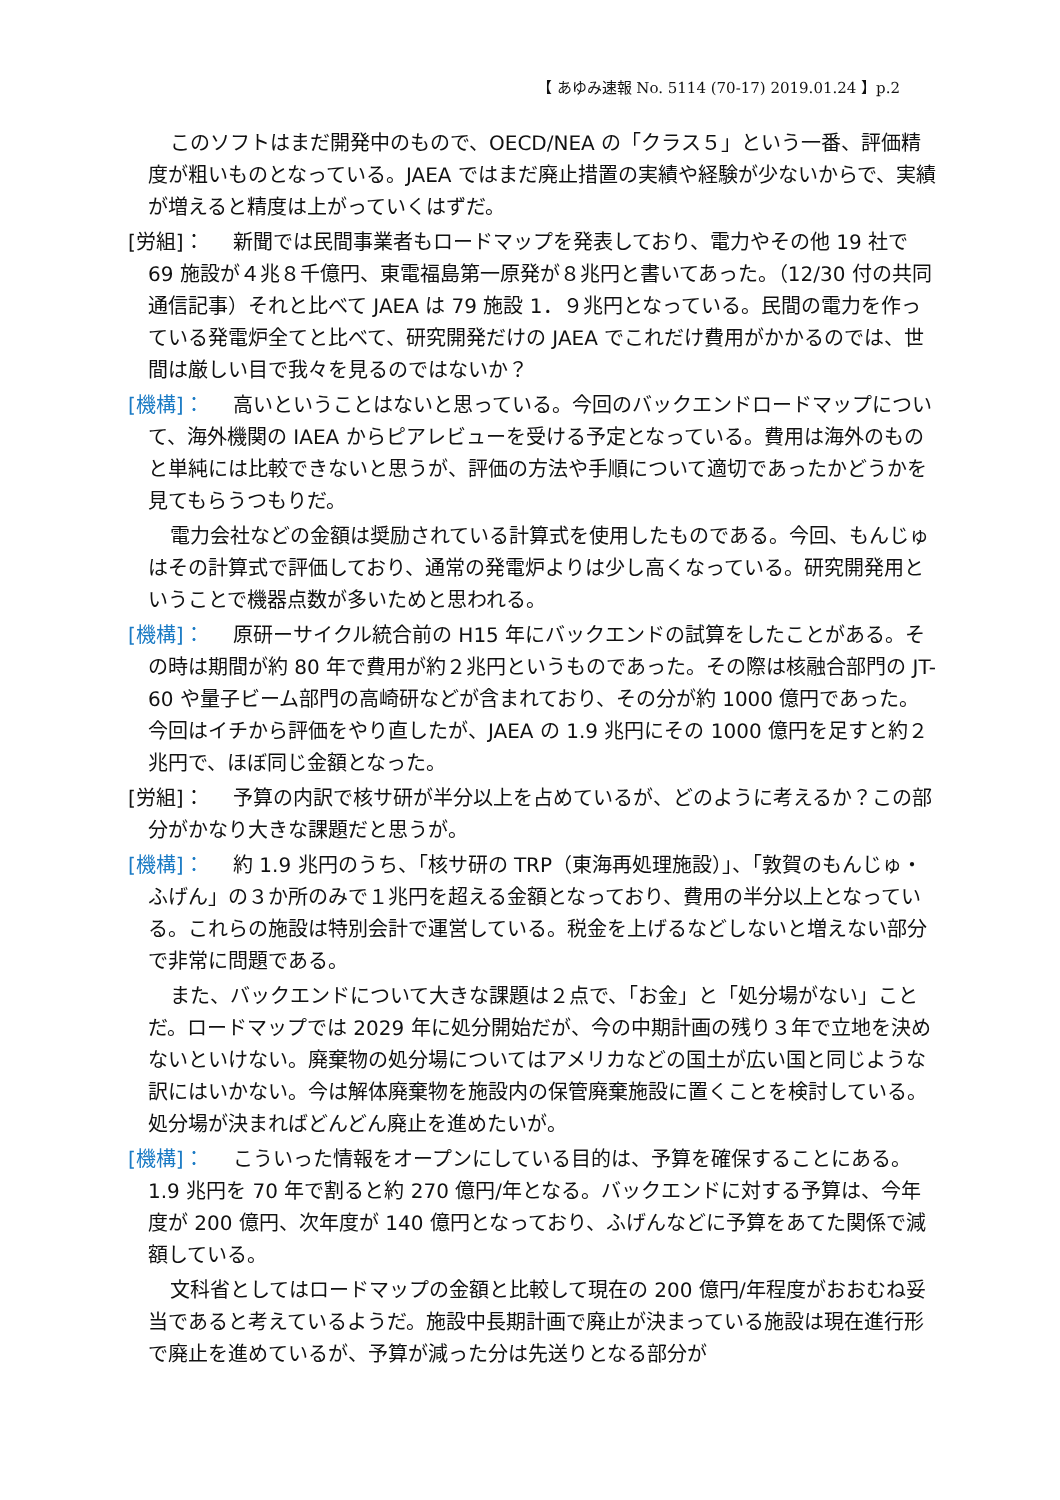【 あゆみ速報 No. 5114 (70-17) 2019.01.24 】p.2
このソフトはまだ開発中のもので、OECD/NEA の「クラス５」という一番、評価精度が粗いものとなっている。JAEA ではまだ廃止措置の実績や経験が少ないからで、実績が増えると精度は上がっていくはずだ。
[労組]： 新聞では民間事業者もロードマップを発表しており、電力やその他 19 社で 69 施設が４兆８千億円、東電福島第一原発が８兆円と書いてあった。（12/30 付の共同通信記事）それと比べて JAEA は 79 施設 1．９兆円となっている。民間の電力を作っている発電炉全てと比べて、研究開発だけの JAEA でこれだけ費用がかかるのでは、世間は厳しい目で我々を見るのではないか？
[機構]： 高いということはないと思っている。今回のバックエンドロードマップについて、海外機関の IAEA からピアレビューを受ける予定となっている。費用は海外のものと単純には比較できないと思うが、評価の方法や手順について適切であったかどうかを見てもらうつもりだ。
電力会社などの金額は奨励されている計算式を使用したものである。今回、もんじゅはその計算式で評価しており、通常の発電炉よりは少し高くなっている。研究開発用ということで機器点数が多いためと思われる。
[機構]： 原研ーサイクル統合前の H15 年にバックエンドの試算をしたことがある。その時は期間が約 80 年で費用が約２兆円というものであった。その際は核融合部門の JT-60 や量子ビーム部門の高崎研などが含まれており、その分が約 1000 億円であった。今回はイチから評価をやり直したが、JAEA の 1.9 兆円にその 1000 億円を足すと約２兆円で、ほぼ同じ金額となった。
[労組]： 予算の内訳で核サ研が半分以上を占めているが、どのように考えるか？この部分がかなり大きな課題だと思うが。
[機構]： 約 1.9 兆円のうち、「核サ研の TRP（東海再処理施設）」、「敦賀のもんじゅ・ふげん」の３か所のみで１兆円を超える金額となっており、費用の半分以上となっている。これらの施設は特別会計で運営している。税金を上げるなどしないと増えない部分で非常に問題である。
また、バックエンドについて大きな課題は２点で、「お金」と「処分場がない」ことだ。ロードマップでは 2029 年に処分開始だが、今の中期計画の残り３年で立地を決めないといけない。廃棄物の処分場についてはアメリカなどの国土が広い国と同じような訳にはいかない。今は解体廃棄物を施設内の保管廃棄施設に置くことを検討している。処分場が決まればどんどん廃止を進めたいが。
[機構]： こういった情報をオープンにしている目的は、予算を確保することにある。1.9 兆円を 70 年で割ると約 270 億円/年となる。バックエンドに対する予算は、今年度が 200 億円、次年度が 140 億円となっており、ふげんなどに予算をあてた関係で減額している。
文科省としてはロードマップの金額と比較して現在の 200 億円/年程度がおおむね妥当であると考えているようだ。施設中長期計画で廃止が決まっている施設は現在進行形で廃止を進めているが、予算が減った分は先送りとなる部分が